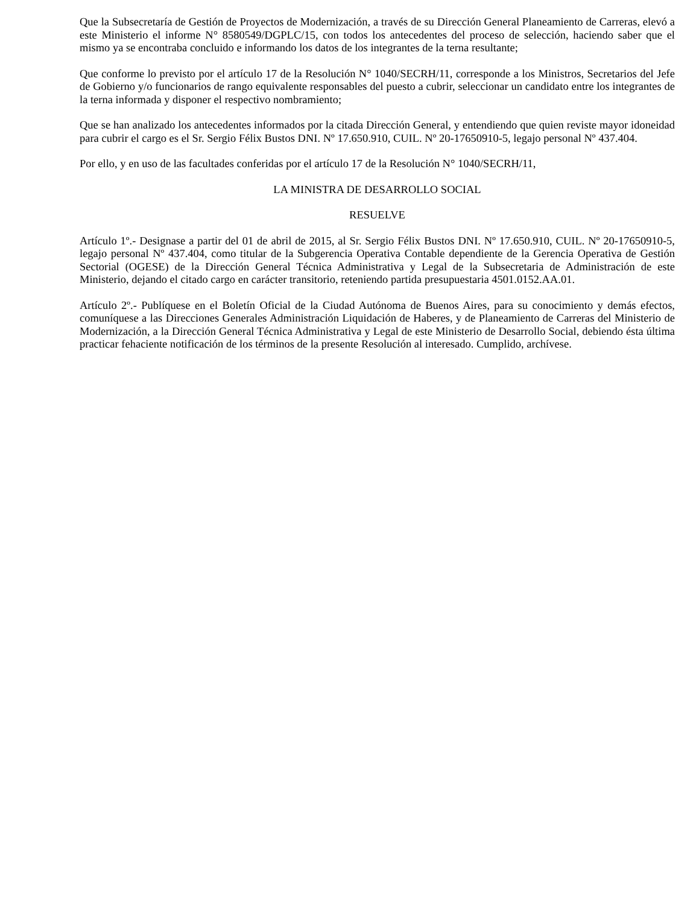Que la Subsecretaría de Gestión de Proyectos de Modernización, a través de su Dirección General Planeamiento de Carreras, elevó a este Ministerio el informe N° 8580549/DGPLC/15, con todos los antecedentes del proceso de selección, haciendo saber que el mismo ya se encontraba concluido e informando los datos de los integrantes de la terna resultante;
Que conforme lo previsto por el artículo 17 de la Resolución N° 1040/SECRH/11, corresponde a los Ministros, Secretarios del Jefe de Gobierno y/o funcionarios de rango equivalente responsables del puesto a cubrir, seleccionar un candidato entre los integrantes de la terna informada y disponer el respectivo nombramiento;
Que se han analizado los antecedentes informados por la citada Dirección General, y entendiendo que quien reviste mayor idoneidad para cubrir el cargo es el Sr. Sergio Félix Bustos DNI. Nº 17.650.910, CUIL. Nº 20-17650910-5, legajo personal Nº 437.404.
Por ello, y en uso de las facultades conferidas por el artículo 17 de la Resolución N° 1040/SECRH/11,
LA MINISTRA DE DESARROLLO SOCIAL
RESUELVE
Artículo 1º.- Designase a partir del 01 de abril de 2015, al Sr. Sergio Félix Bustos DNI. Nº 17.650.910, CUIL. Nº 20-17650910-5, legajo personal Nº 437.404, como titular de la Subgerencia Operativa Contable dependiente de la Gerencia Operativa de Gestión Sectorial (OGESE) de la Dirección General Técnica Administrativa y Legal de la Subsecretaria de Administración de este Ministerio, dejando el citado cargo en carácter transitorio, reteniendo partida presupuestaria 4501.0152.AA.01.
Artículo 2º.- Publíquese en el Boletín Oficial de la Ciudad Autónoma de Buenos Aires, para su conocimiento y demás efectos, comuníquese a las Direcciones Generales Administración Liquidación de Haberes, y de Planeamiento de Carreras del Ministerio de Modernización, a la Dirección General Técnica Administrativa y Legal de este Ministerio de Desarrollo Social, debiendo ésta última practicar fehaciente notificación de los términos de la presente Resolución al interesado. Cumplido, archívese.